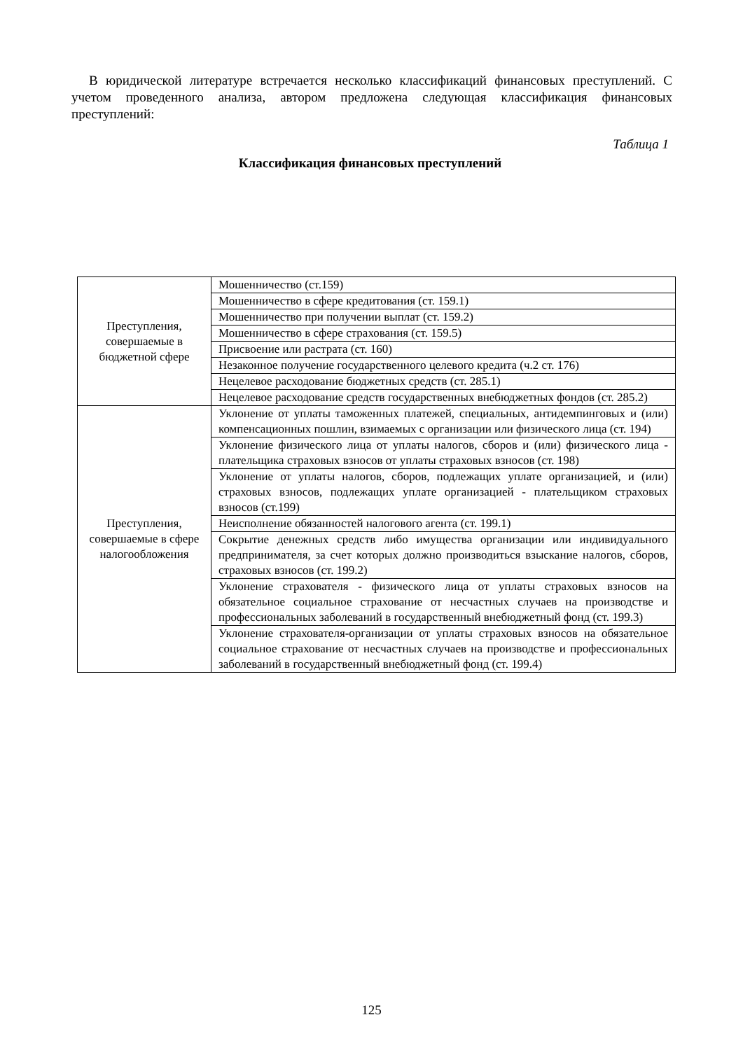В юридической литературе встречается несколько классификаций финансовых преступлений. С учетом проведенного анализа, автором предложена следующая классификация финансовых преступлений:
Таблица 1
Классификация финансовых преступлений
| Преступления, совершаемые в бюджетной сфере | Мошенничество (ст.159) |
| | Мошенничество в сфере кредитования (ст. 159.1) |
| | Мошенничество при получении выплат (ст. 159.2) |
| | Мошенничество в сфере страхования (ст. 159.5) |
| | Присвоение или растрата (ст. 160) |
| | Незаконное получение государственного целевого кредита (ч.2 ст. 176) |
| | Нецелевое расходование бюджетных средств (ст. 285.1) |
| | Нецелевое расходование средств государственных внебюджетных фондов (ст. 285.2) |
| Преступления, совершаемые в сфере налогообложения | Уклонение от уплаты таможенных платежей, специальных, антидемпинговых и (или) компенсационных пошлин, взимаемых с организации или физического лица (ст. 194) |
| | Уклонение физического лица от уплаты налогов, сборов и (или) физического лица - плательщика страховых взносов от уплаты страховых взносов (ст. 198) |
| | Уклонение от уплаты налогов, сборов, подлежащих уплате организацией, и (или) страховых взносов, подлежащих уплате организацией - плательщиком страховых взносов (ст.199) |
| | Неисполнение обязанностей налогового агента (ст. 199.1) |
| | Сокрытие денежных средств либо имущества организации или индивидуального предпринимателя, за счет которых должно производиться взыскание налогов, сборов, страховых взносов (ст. 199.2) |
| | Уклонение страхователя - физического лица от уплаты страховых взносов на обязательное социальное страхование от несчастных случаев на производстве и профессиональных заболеваний в государственный внебюджетный фонд (ст. 199.3) |
| | Уклонение страхователя-организации от уплаты страховых взносов на обязательное социальное страхование от несчастных случаев на производстве и профессиональных заболеваний в государственный внебюджетный фонд (ст. 199.4) |
125